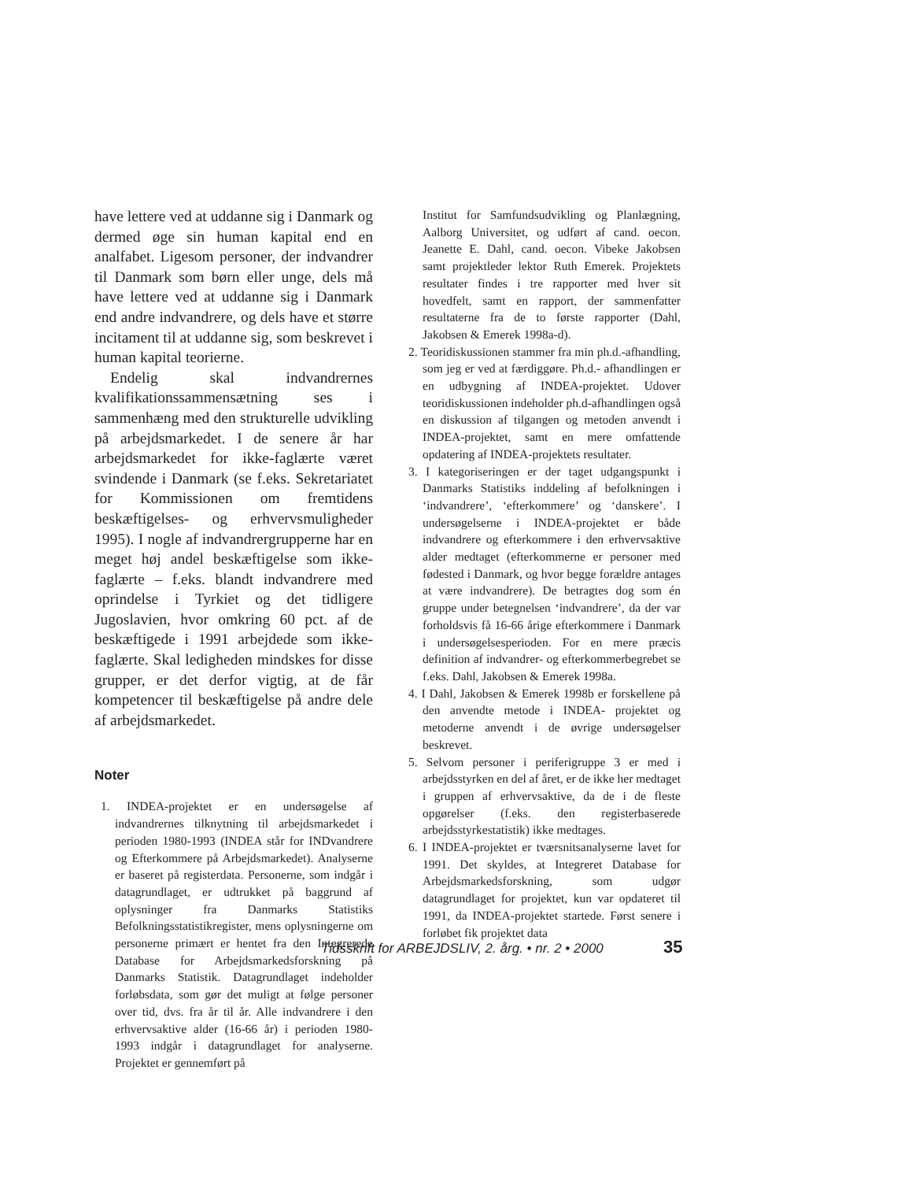have lettere ved at uddanne sig i Danmark og dermed øge sin human kapital end en analfabet. Ligesom personer, der indvandrer til Danmark som børn eller unge, dels må have lettere ved at uddanne sig i Danmark end andre indvandrere, og dels have et større incitament til at uddanne sig, som beskrevet i human kapital teorierne.
Endelig skal indvandrernes kvalifikationssammensætning ses i sammenhæng med den strukturelle udvikling på arbejdsmarkedet. I de senere år har arbejdsmarkedet for ikke-faglærte været svindende i Danmark (se f.eks. Sekretariatet for Kommissionen om fremtidens beskæftigelses- og erhvervsmuligheder 1995). I nogle af indvandrergrupperne har en meget høj andel beskæftigelse som ikke-faglærte – f.eks. blandt indvandrere med oprindelse i Tyrkiet og det tidligere Jugoslavien, hvor omkring 60 pct. af de beskæftigede i 1991 arbejdede som ikke-faglærte. Skal ledigheden mindskes for disse grupper, er det derfor vigtig, at de får kompetencer til beskæftigelse på andre dele af arbejdsmarkedet.
Noter
1. INDEA-projektet er en undersøgelse af indvandrernes tilknytning til arbejdsmarkedet i perioden 1980-1993 (INDEA står for INDvandrere og Efterkommere på Arbejdsmarkedet). Analyserne er baseret på registerdata. Personerne, som indgår i datagrundlaget, er udtrukket på baggrund af oplysninger fra Danmarks Statistiks Befolkningsstatistikregister, mens oplysningerne om personerne primært er hentet fra den Integrerede Database for Arbejdsmarkedsforskning på Danmarks Statistik. Datagrundlaget indeholder forløbsdata, som gør det muligt at følge personer over tid, dvs. fra år til år. Alle indvandrere i den erhvervsaktive alder (16-66 år) i perioden 1980-1993 indgår i datagrundlaget for analyserne. Projektet er gennemført på
Institut for Samfundsudvikling og Planlægning, Aalborg Universitet, og udført af cand. oecon. Jeanette E. Dahl, cand. oecon. Vibeke Jakobsen samt projektleder lektor Ruth Emerek. Projektets resultater findes i tre rapporter med hver sit hovedfelt, samt en rapport, der sammenfatter resultaterne fra de to første rapporter (Dahl, Jakobsen & Emerek 1998a-d).
2. Teoridiskussionen stammer fra min ph.d.-afhandling, som jeg er ved at færdiggøre. Ph.d.- afhandlingen er en udbygning af INDEA-projektet. Udover teoridiskussionen indeholder ph.d-afhandlingen også en diskussion af tilgangen og metoden anvendt i INDEA-projektet, samt en mere omfattende opdatering af INDEA-projektets resultater.
3. I kategoriseringen er der taget udgangspunkt i Danmarks Statistiks inddeling af befolkningen i ‘indvandrere’, ‘efterkommere’ og ‘danskere’. I undersøgelserne i INDEA-projektet er både indvandrere og efterkommere i den erhvervsaktive alder medtaget (efterkommerne er personer med fødested i Danmark, og hvor begge forældre antages at være indvandrere). De betragtes dog som én gruppe under betegnelsen ‘indvandrere’, da der var forholdsvis få 16-66 årige efterkommere i Danmark i undersøgelsesperioden. For en mere præcis definition af indvandrer- og efterkommerbegrebet se f.eks. Dahl, Jakobsen & Emerek 1998a.
4. I Dahl, Jakobsen & Emerek 1998b er forskellene på den anvendte metode i INDEA- projektet og metoderne anvendt i de øvrige undersøgelser beskrevet.
5. Selvom personer i periferigruppe 3 er med i arbejdsstyrken en del af året, er de ikke her medtaget i gruppen af erhvervsaktive, da de i de fleste opgørelser (f.eks. den registerbaserede arbejdsstyrkestatistik) ikke medtages.
6. I INDEA-projektet er tværsnitsanalyserne lavet for 1991. Det skyldes, at Integreret Database for Arbejdsmarkedsforskning, som udgør datagrundlaget for projektet, kun var opdateret til 1991, da INDEA-projektet startede. Først senere i forløbet fik projektet data
Tidsskrift for ARBEJDSLIV, 2. årg. • nr. 2 • 2000
35